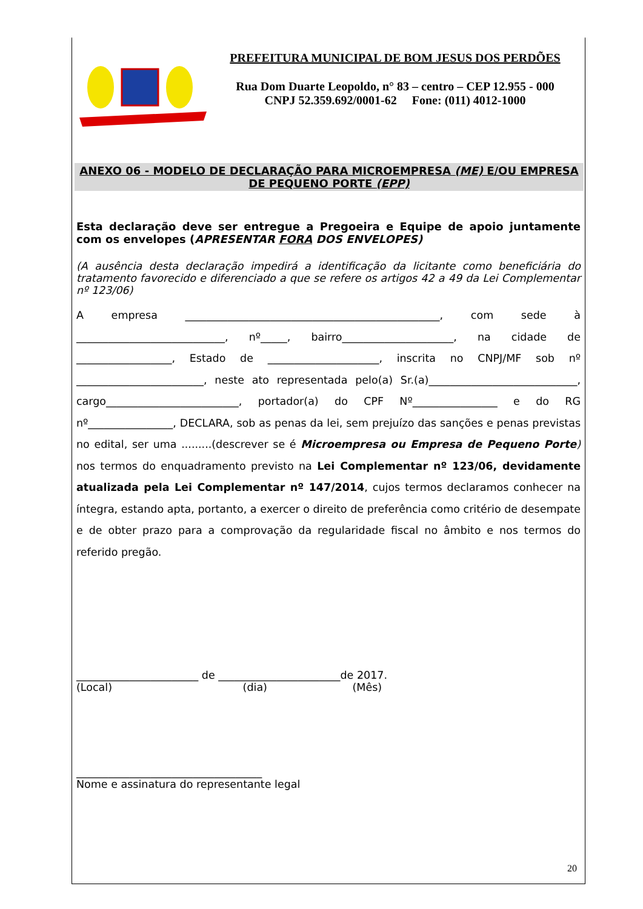PREFEITURA MUNICIPAL DE BOM JESUS DOS PERDÕES
Rua Dom Duarte Leopoldo, n° 83 – centro – CEP 12.955 - 000
CNPJ 52.359.692/0001-62 Fone: (011) 4012-1000
ANEXO 06 - MODELO DE DECLARAÇÃO PARA MICROEMPRESA (ME) E/OU EMPRESA DE PEQUENO PORTE (EPP)
Esta declaração deve ser entregue a Pregoeira e Equipe de apoio juntamente com os envelopes (APRESENTAR FORA DOS ENVELOPES)
(A ausência desta declaração impedirá a identificação da licitante como beneficiária do tratamento favorecido e diferenciado a que se refere os artigos 42 a 49 da Lei Complementar nº 123/06)
A empresa ________________________________________________, com sede à ____________________________, nº_____, bairro_____________________, na cidade de __________________, Estado de _____________________, inscrita no CNPJ/MF sob nº ________________________, neste ato representada pelo(a) Sr.(a)____________________________, cargo_________________________, portador(a) do CPF Nº________________ e do RG nº________________, DECLARA, sob as penas da lei, sem prejuízo das sanções e penas previstas no edital, ser uma .........(descrever se é Microempresa ou Empresa de Pequeno Porte) nos termos do enquadramento previsto na Lei Complementar nº 123/06, devidamente atualizada pela Lei Complementar nº 147/2014, cujos termos declaramos conhecer na íntegra, estando apta, portanto, a exercer o direito de preferência como critério de desempate e de obter prazo para a comprovação da regularidade fiscal no âmbito e nos termos do referido pregão.
_______________________ de _______________________de 2017.
(Local) (dia) (Mês)
___________________________________
Nome e assinatura do representante legal
20